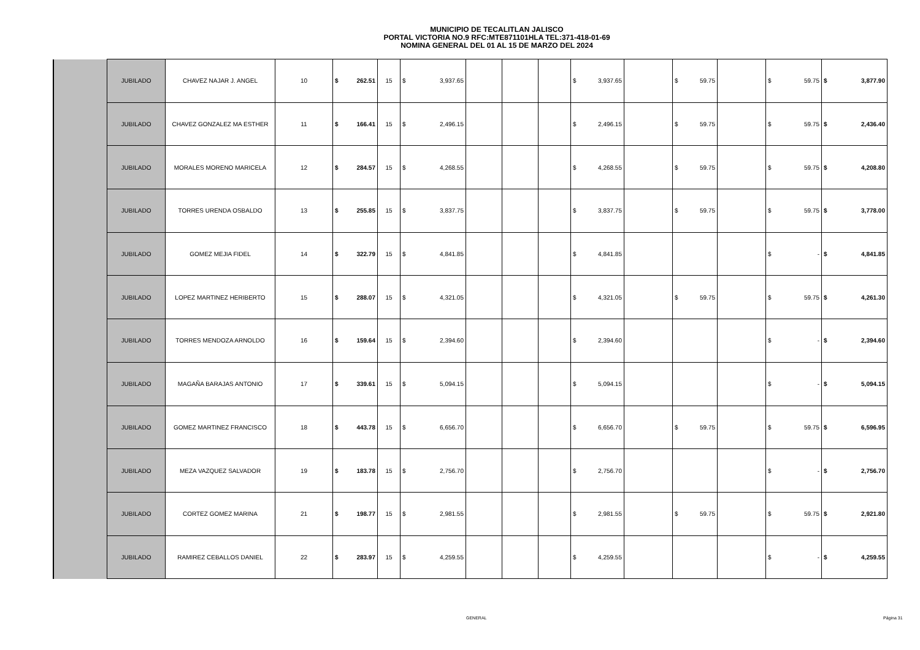MUNICIPIO DE TECALITLAN JALISCO
PORTAL VICTORIA NO.9 RFC:MTE871101HLA TEL:371-418-01-69
NOMINA GENERAL DEL 01 AL 15 DE MARZO DEL 2024
| | JUBILADO | CHAVEZ NAJAR J. ANGEL | 10 | $ 262.51 | 15 | $ 3,937.65 | | | | $ 3,937.65 | | $ 59.75 | | $ 59.75 | $ 3,877.90 |
| | JUBILADO | CHAVEZ GONZALEZ MA ESTHER | 11 | $ 166.41 | 15 | $ 2,496.15 | | | | $ 2,496.15 | | $ 59.75 | | $ 59.75 | $ 2,436.40 |
| | JUBILADO | MORALES MORENO MARICELA | 12 | $ 284.57 | 15 | $ 4,268.55 | | | | $ 4,268.55 | | $ 59.75 | | $ 59.75 | $ 4,208.80 |
| | JUBILADO | TORRES URENDA OSBALDO | 13 | $ 255.85 | 15 | $ 3,837.75 | | | | $ 3,837.75 | | $ 59.75 | | $ 59.75 | $ 3,778.00 |
| | JUBILADO | GOMEZ MEJIA FIDEL | 14 | $ 322.79 | 15 | $ 4,841.85 | | | | $ 4,841.85 | | | | $ - | $ 4,841.85 |
| | JUBILADO | LOPEZ MARTINEZ HERIBERTO | 15 | $ 288.07 | 15 | $ 4,321.05 | | | | $ 4,321.05 | | $ 59.75 | | $ 59.75 | $ 4,261.30 |
| | JUBILADO | TORRES MENDOZA ARNOLDO | 16 | $ 159.64 | 15 | $ 2,394.60 | | | | $ 2,394.60 | | | | $ - | $ 2,394.60 |
| | JUBILADO | MAGAÑA BARAJAS ANTONIO | 17 | $ 339.61 | 15 | $ 5,094.15 | | | | $ 5,094.15 | | | | $ - | $ 5,094.15 |
| | JUBILADO | GOMEZ MARTINEZ FRANCISCO | 18 | $ 443.78 | 15 | $ 6,656.70 | | | | $ 6,656.70 | | $ 59.75 | | $ 59.75 | $ 6,596.95 |
| | JUBILADO | MEZA VAZQUEZ SALVADOR | 19 | $ 183.78 | 15 | $ 2,756.70 | | | | $ 2,756.70 | | | | $ - | $ 2,756.70 |
| | JUBILADO | CORTEZ GOMEZ MARINA | 21 | $ 198.77 | 15 | $ 2,981.55 | | | | $ 2,981.55 | | $ 59.75 | | $ 59.75 | $ 2,921.80 |
| | JUBILADO | RAMIREZ CEBALLOS DANIEL | 22 | $ 283.97 | 15 | $ 4,259.55 | | | | $ 4,259.55 | | | | $ - | $ 4,259.55 |
GENERAL Página 31